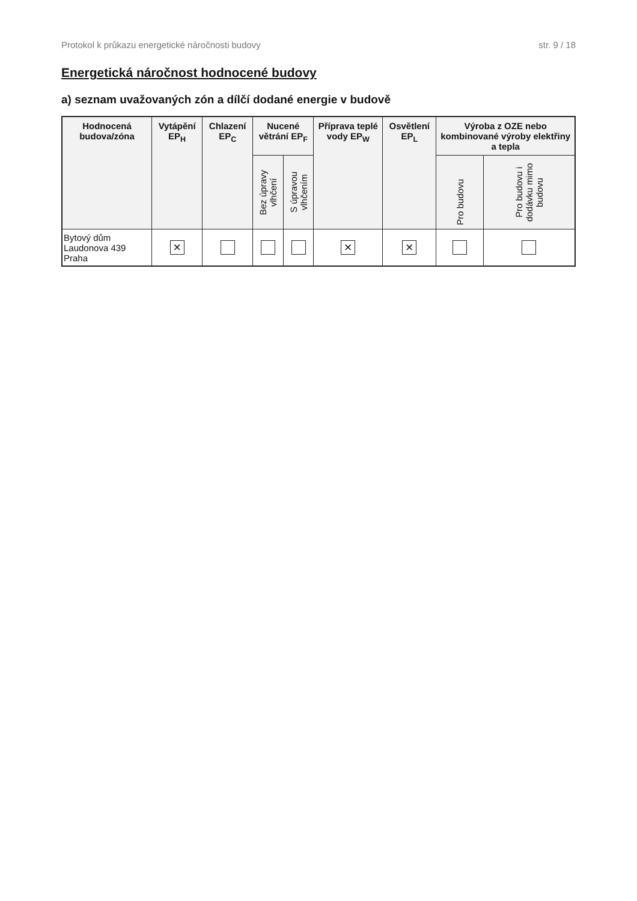Protokol k průkazu energetické náročnosti budovy str. 9 / 18
Energetická náročnost hodnocené budovy
a) seznam uvažovaných zón a dílčí dodané energie v budově
| Hodnocená budova/zóna | Vytápění EP<sub>H</sub> | Chlazení EP<sub>C</sub> | Nucené větrání EP<sub>F</sub> | | Příprava teplé vody EP<sub>W</sub> | Osvětlení EP<sub>L</sub> | Výroba z OZE nebo kombinované výroby elektřiny a tepla | |
| --- | --- | --- | --- | --- | --- | --- | --- | --- |
| | | | Bez úpravy vlhčení | S úpravou vlhčením | | | Pro budovu | Pro budovu i dodávku mimo budovu |
| Bytový dům Laudonova 439 Praha | × | | | | × | × | | |